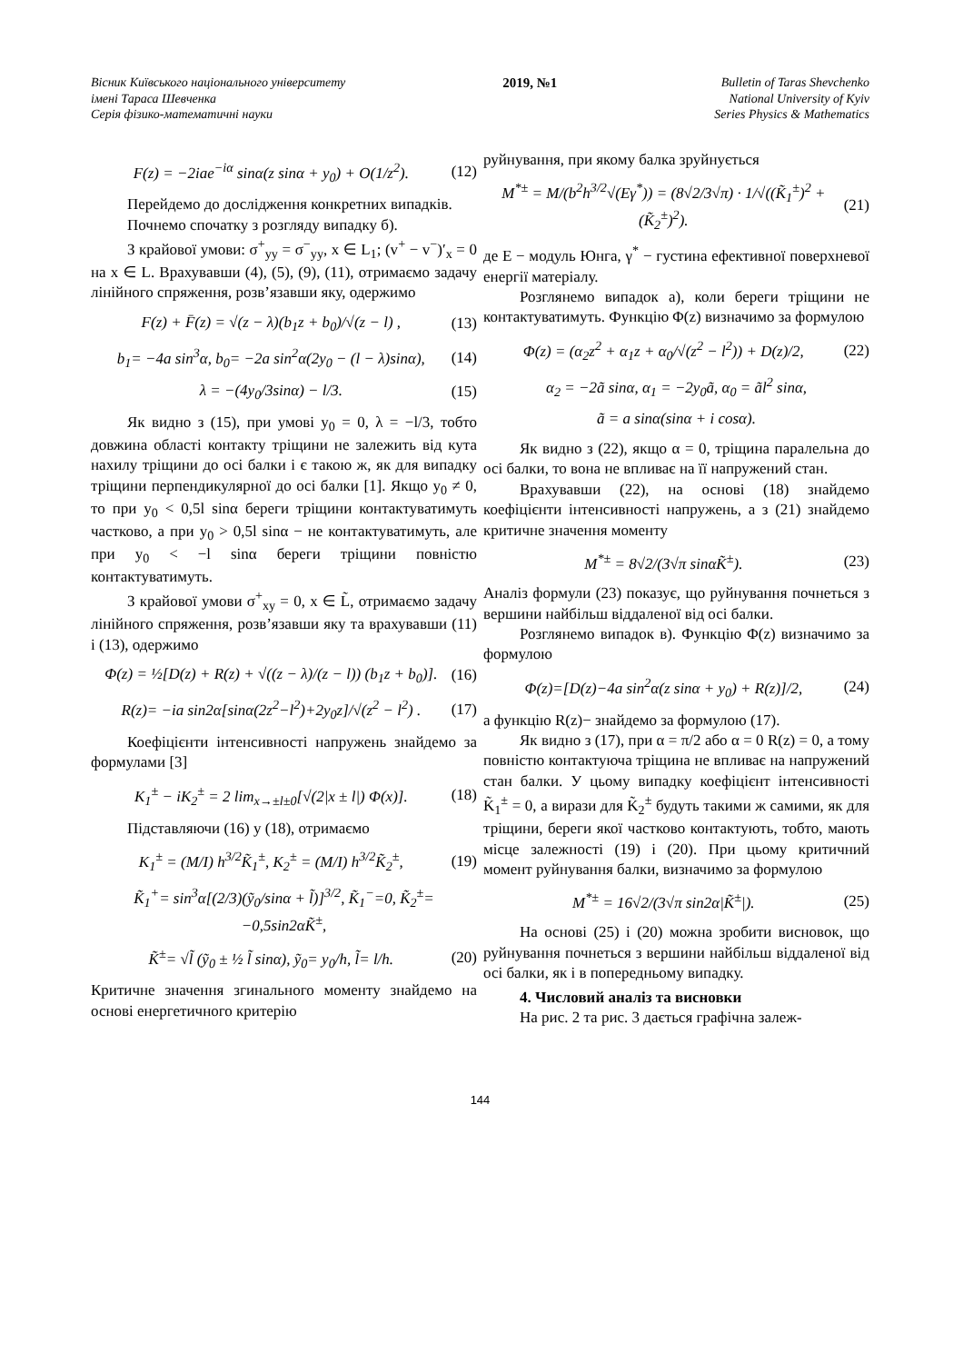Вісник Київського національного університету
імені Тараса Шевченка
Серія фізико-математичні науки
2019, №1 Bulletin of Taras Shevchenko
National University of Kyiv
Series Physics & Mathematics
F(z) = −2iae<sup>−iα</sup> sinα(z sinα + y<sub>0</sub>) + O(1/z<sup>2</sup>). (12)
Перейдемо до дослідження конкретних випадків.
Почнемо спочатку з розгляду випадку б).
З крайової умови: σ<sup>+</sup><sub>yy</sub> = σ<sup>−</sup><sub>yy</sub>, x ∈ L<sub>1</sub>; (v<sup>+</sup> − v<sup>−</sup>)′<sub>x</sub> = 0 на x ∈ L. Врахувавши (4), (5), (9), (11), отримаємо задачу лінійного спряження, розв’язавши яку, одержимо
F(z) + F̄(z) = √(z − λ)(b<sub>1</sub>z + b<sub>0</sub>)/√(z − l) , (13)
b<sub>1</sub>= −4a sin<sup>3</sup>α, b<sub>0</sub>= −2a sin<sup>2</sup>α(2y<sub>0</sub> − (l − λ)sinα), (14)
λ = −(4y<sub>0</sub>/3sinα) − l/3. (15)
Як видно з (15), при умові y<sub>0</sub> = 0, λ = −l/3, тобто довжина області контакту тріщини не залежить від кута нахилу тріщини до осі балки і є такою ж, як для випадку тріщини перпендикулярної до осі балки [1]. Якщо y<sub>0</sub> ≠ 0, то при y<sub>0</sub> < 0,5l sinα береги тріщини контактуватимуть частково, а при y<sub>0</sub> > 0,5l sinα − не контактуватимуть, але при y<sub>0</sub> < −l sinα береги тріщини повністю контактуватимуть.
З крайової умови σ<sup>+</sup><sub>xy</sub> = 0, x ∈ L̃, отримаємо задачу лінійного спряження, розв’язавши яку та врахувавши (11) і (13), одержимо
Φ(z) = ½[D(z) + R(z) + √((z − λ)/(z − l)) (b<sub>1</sub>z + b<sub>0</sub>)]. (16)
R(z)= −ia sin2α[sinα(2z<sup>2</sup>−l<sup>2</sup>)+2y<sub>0</sub>z]/√(z<sup>2</sup> − l<sup>2</sup>) . (17)
Коефіцієнти інтенсивності напружень знайдемо за формулами [3]
K<sub>1</sub><sup>±</sup> − iK<sub>2</sub><sup>±</sup> = 2 lim<sub>x→±l±0</sub>[√(2|x ± l|) Φ(x)]. (18)
Підставляючи (16) у (18), отримаємо
K<sub>1</sub><sup>±</sup> = (M/I) h<sup>3/2</sup>K̃<sub>1</sub><sup>±</sup>, K<sub>2</sub><sup>±</sup> = (M/I) h<sup>3/2</sup>K̃<sub>2</sub><sup>±</sup>, (19)
K̃<sub>1</sub><sup>+</sup>= sin<sup>3</sup>α[(2/3)(ỹ<sub>0</sub>/sinα + l̃)]<sup>3/2</sup>, K̃<sub>1</sub><sup>−</sup>=0, K̃<sub>2</sub><sup>±</sup>= −0,5sin2αK̃<sup>±</sup>,
K̃<sup>±</sup>= √l̃ (ỹ<sub>0</sub> ± ½ l̃ sinα), ỹ<sub>0</sub>= y<sub>0</sub>/h, l̃= l/h. (20)
Критичне значення згинального моменту знайдемо на основі енергетичного критерію
руйнування, при якому балка зруйнується
M<sup>*±</sup> = M/(b<sup>2</sup>h<sup>3/2</sup>√(Eγ<sup>*</sup>)) = (8√2/3√π) · 1/√((K̃<sub>1</sub><sup>±</sup>)<sup>2</sup> + (K̃<sub>2</sub><sup>±</sup>)<sup>2</sup>). (21)
де E − модуль Юнга, γ<sup>*</sup> − густина ефективної поверхневої енергії матеріалу.
Розглянемо випадок а), коли береги тріщини не контактуватимуть. Функцію Φ(z) визначимо за формулою
Φ(z) = (α<sub>2</sub>z<sup>2</sup> + α<sub>1</sub>z + α<sub>0</sub>/√(z<sup>2</sup> − l<sup>2</sup>)) + D(z)/2, (22)
α<sub>2</sub> = −2ã sinα, α<sub>1</sub> = −2y<sub>0</sub>ã, α<sub>0</sub> = ãl<sup>2</sup> sinα,
ã = a sinα(sinα + i cosα).
Як видно з (22), якщо α = 0, тріщина паралельна до осі балки, то вона не впливає на її напружений стан.
Врахувавши (22), на основі (18) знайдемо коефіцієнти інтенсивності напружень, а з (21) знайдемо критичне значення моменту
M<sup>*±</sup> = 8√2/(3√π sinαK̃<sup>±</sup>). (23)
Аналіз формули (23) показує, що руйнування почнеться з вершини найбільш віддаленої від осі балки.
Розглянемо випадок в). Функцію Φ(z) визначимо за формулою
Φ(z)=[D(z)−4a sin<sup>2</sup>α(z sinα + y<sub>0</sub>) + R(z)]/2, (24)
а функцію R(z)− знайдемо за формулою (17).
Як видно з (17), при α = π/2 або α = 0 R(z) = 0, а тому повністю контактуюча тріщина не впливає на напружений стан балки. У цьому випадку коефіцієнт інтенсивності K̃<sub>1</sub><sup>±</sup> = 0, а вирази для K̃<sub>2</sub><sup>±</sup> будуть такими ж самими, як для тріщини, береги якої частково контактують, тобто, мають місце залежності (19) і (20). При цьому критичний момент руйнування балки, визначимо за формулою
M<sup>*±</sup> = 16√2/(3√π sin2α|K̃<sup>±</sup>|). (25)
На основі (25) і (20) можна зробити висновок, що руйнування почнеться з вершини найбільш віддаленої від осі балки, як і в попередньому випадку.
4. Числовий аналіз та висновки
На рис. 2 та рис. 3 дається графічна залеж-
144